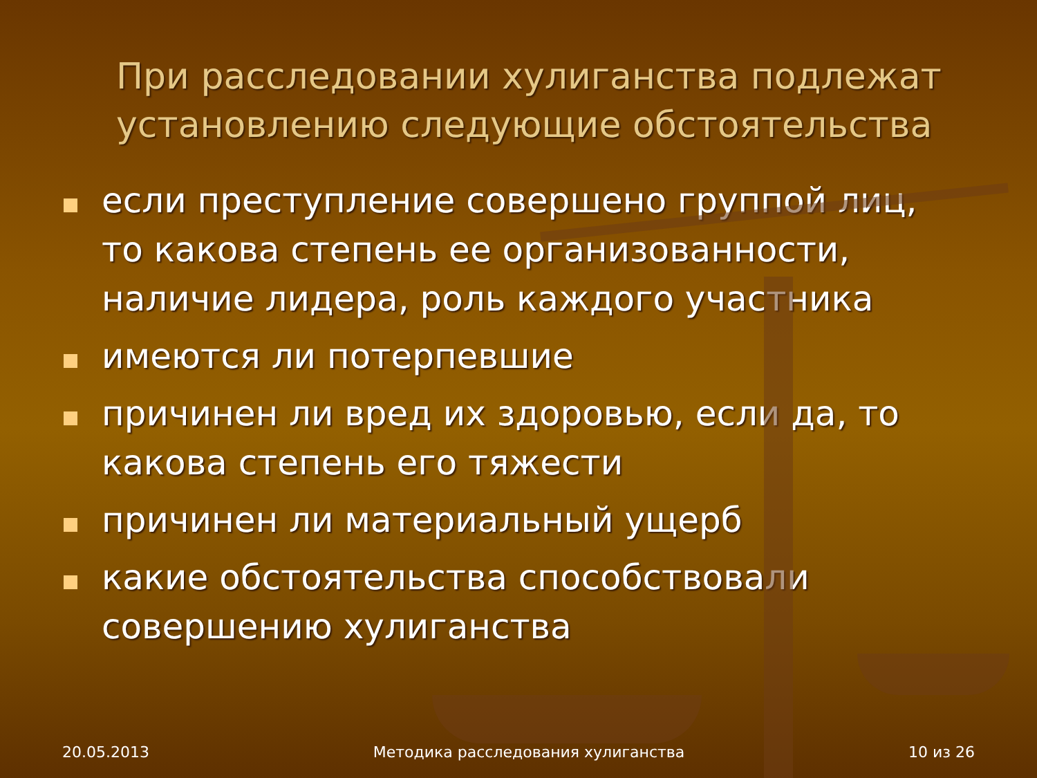При расследовании хулиганства подлежат установлению следующие обстоятельства
если преступление совершено группой лиц, то какова степень ее организованности, наличие лидера, роль каждого участника
имеются ли потерпевшие
причинен ли вред их здоровью, если да, то какова степень его тяжести
причинен ли материальный ущерб
какие обстоятельства способствовали совершению хулиганства
20.05.2013 Методика расследования хулиганства 10 из 26